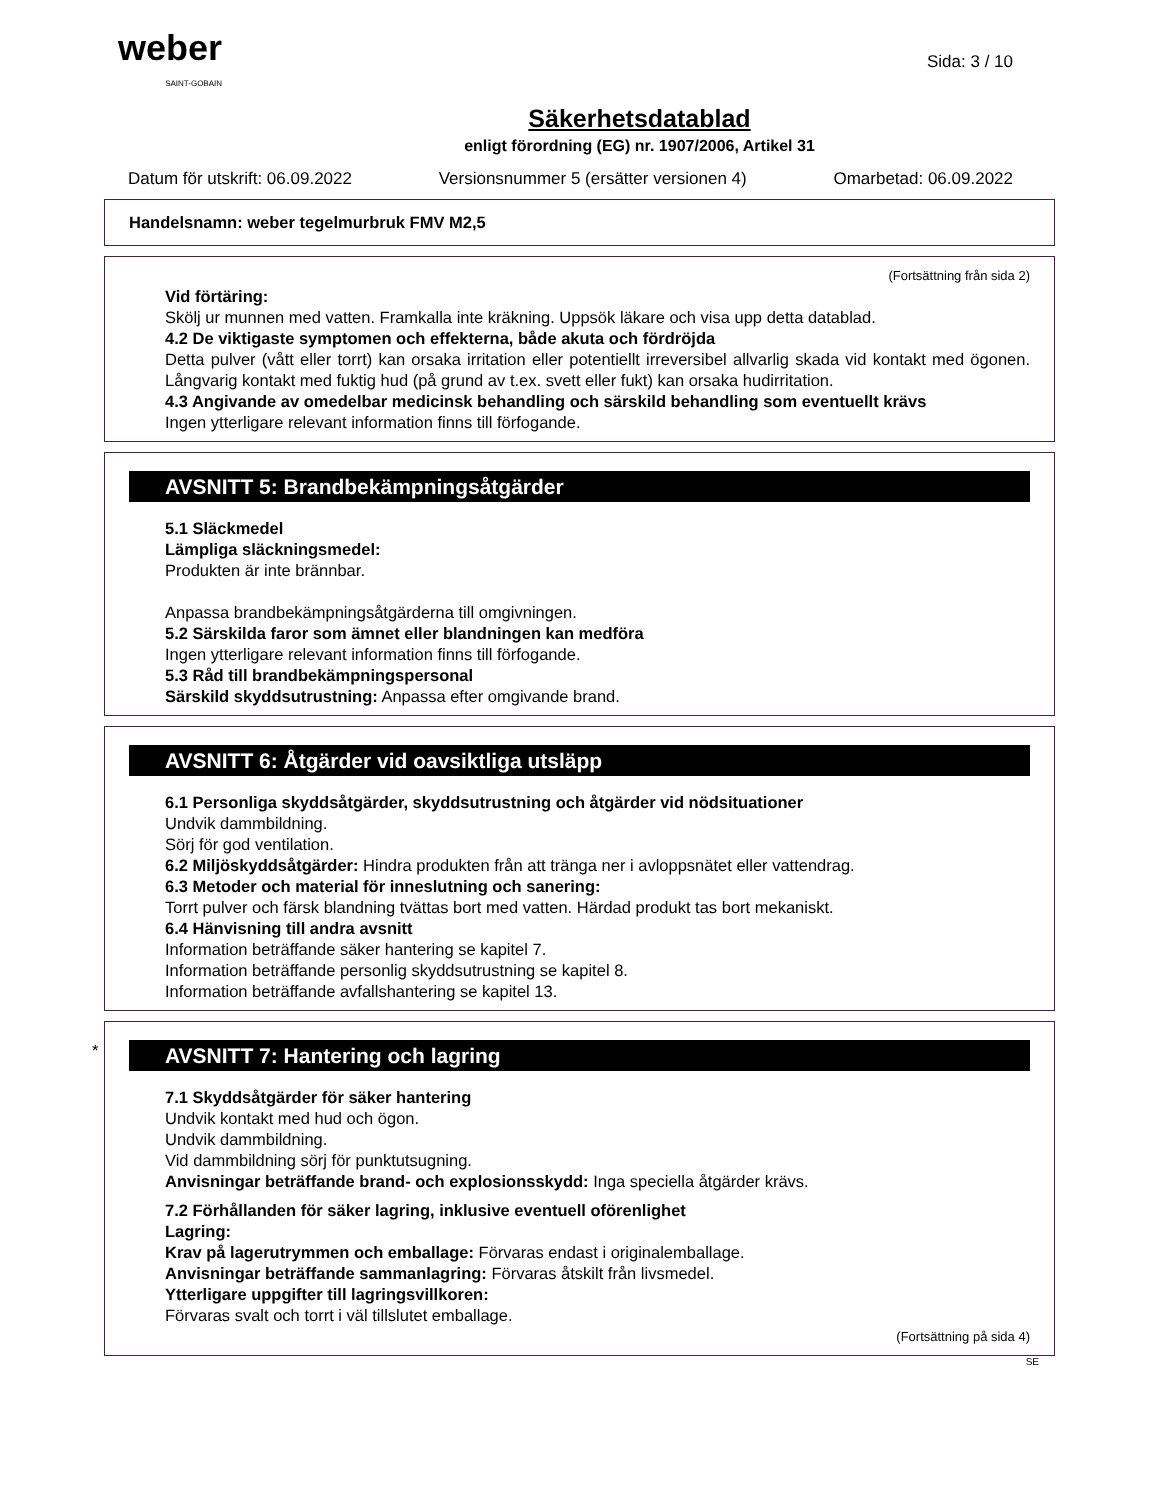weber
SAINT-GOBAIN
Sida: 3 / 10
Säkerhetsdatablad
enligt förordning (EG) nr. 1907/2006, Artikel 31
Datum för utskrift: 06.09.2022 Versionsnummer 5 (ersätter versionen 4) Omarbetad: 06.09.2022
Handelsnamn: weber tegelmurbruk FMV M2,5
(Fortsättning från sida 2)
Vid förtäring:
Skölj ur munnen med vatten. Framkalla inte kräkning. Uppsök läkare och visa upp detta datablad.
4.2 De viktigaste symptomen och effekterna, både akuta och fördröjda
Detta pulver (vått eller torrt) kan orsaka irritation eller potentiellt irreversibel allvarlig skada vid kontakt med ögonen. Långvarig kontakt med fuktig hud (på grund av t.ex. svett eller fukt) kan orsaka hudirritation.
4.3 Angivande av omedelbar medicinsk behandling och särskild behandling som eventuellt krävs
Ingen ytterligare relevant information finns till förfogande.
AVSNITT 5: Brandbekämpningsåtgärder
5.1 Släckmedel
Lämpliga släckningsmedel:
Produkten är inte brännbar.
Anpassa brandbekämpningsåtgärderna till omgivningen.
5.2 Särskilda faror som ämnet eller blandningen kan medföra
Ingen ytterligare relevant information finns till förfogande.
5.3 Råd till brandbekämpningspersonal
Särskild skyddsutrustning: Anpassa efter omgivande brand.
AVSNITT 6: Åtgärder vid oavsiktliga utsläpp
6.1 Personliga skyddsåtgärder, skyddsutrustning och åtgärder vid nödsituationer
Undvik dammbildning.
Sörj för god ventilation.
6.2 Miljöskyddsåtgärder: Hindra produkten från att tränga ner i avloppsnätet eller vattendrag.
6.3 Metoder och material för inneslutning och sanering:
Torrt pulver och färsk blandning tvättas bort med vatten. Härdad produkt tas bort mekaniskt.
6.4 Hänvisning till andra avsnitt
Information beträffande säker hantering se kapitel 7.
Information beträffande personlig skyddsutrustning se kapitel 8.
Information beträffande avfallshantering se kapitel 13.
*
AVSNITT 7: Hantering och lagring
7.1 Skyddsåtgärder för säker hantering
Undvik kontakt med hud och ögon.
Undvik dammbildning.
Vid dammbildning sörj för punktutsugning.
Anvisningar beträffande brand- och explosionsskydd: Inga speciella åtgärder krävs.
7.2 Förhållanden för säker lagring, inklusive eventuell oförenlighet
Lagring:
Krav på lagerutrymmen och emballage: Förvaras endast i originalemballage.
Anvisningar beträffande sammanlagring: Förvaras åtskilt från livsmedel.
Ytterligare uppgifter till lagringsvillkoren:
Förvaras svalt och torrt i väl tillslutet emballage.
(Fortsättning på sida 4)
SE